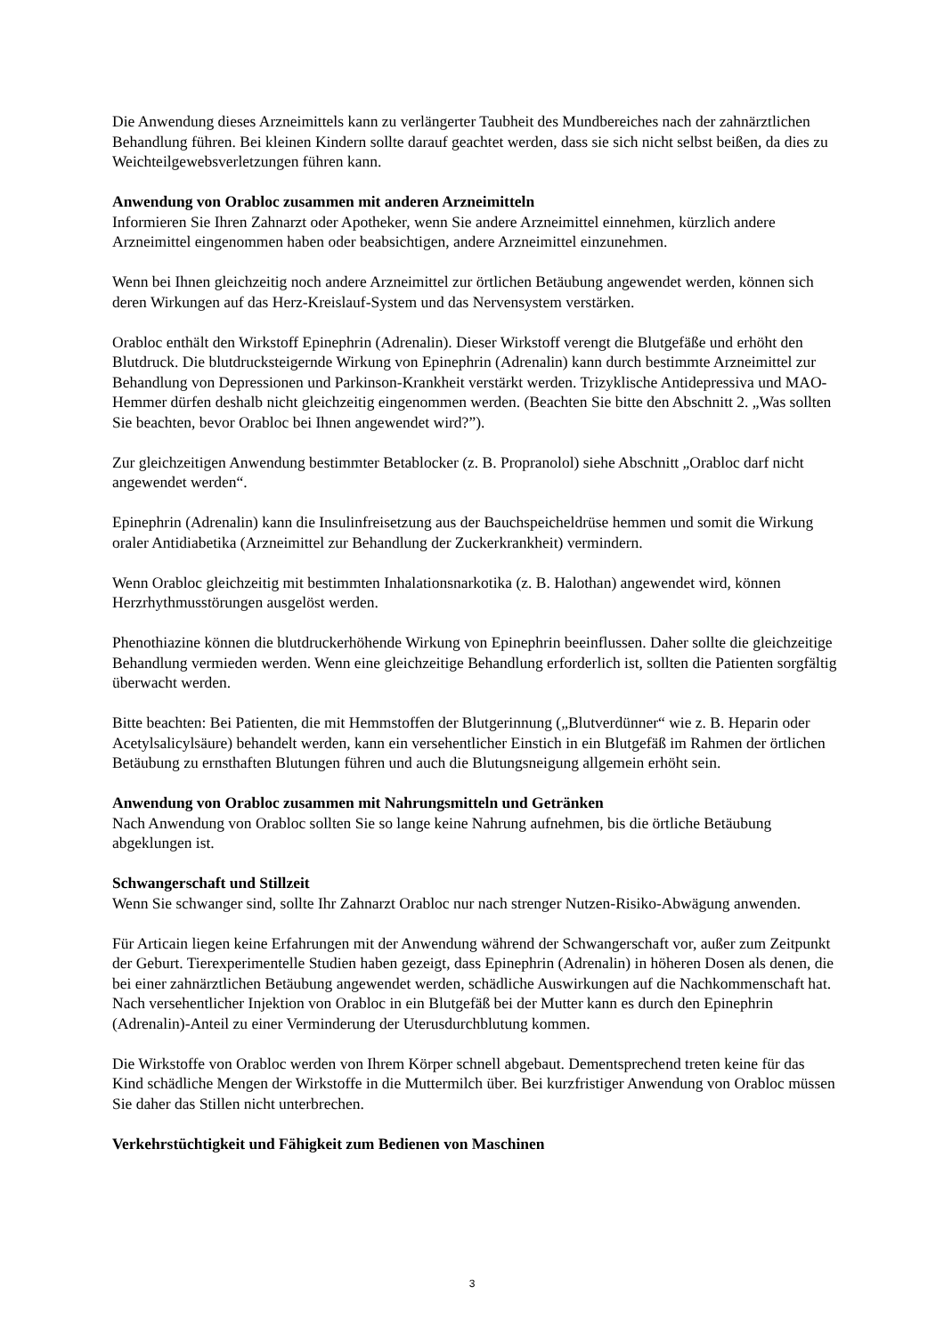Die Anwendung dieses Arzneimittels kann zu verlängerter Taubheit des Mundbereiches nach der zahnärztlichen Behandlung führen. Bei kleinen Kindern sollte darauf geachtet werden, dass sie sich nicht selbst beißen, da dies zu Weichteilgewebsverletzungen führen kann.
Anwendung von Orabloc zusammen mit anderen Arzneimitteln
Informieren Sie Ihren Zahnarzt oder Apotheker, wenn Sie andere Arzneimittel einnehmen, kürzlich andere Arzneimittel eingenommen haben oder beabsichtigen, andere Arzneimittel einzunehmen.
Wenn bei Ihnen gleichzeitig noch andere Arzneimittel zur örtlichen Betäubung angewendet werden, können sich deren Wirkungen auf das Herz-Kreislauf-System und das Nervensystem verstärken.
Orabloc enthält den Wirkstoff Epinephrin (Adrenalin). Dieser Wirkstoff verengt die Blutgefäße und erhöht den Blutdruck. Die blutdrucksteigernde Wirkung von Epinephrin (Adrenalin) kann durch bestimmte Arzneimittel zur Behandlung von Depressionen und Parkinson-Krankheit verstärkt werden. Trizyklische Antidepressiva und MAO-Hemmer dürfen deshalb nicht gleichzeitig eingenommen werden. (Beachten Sie bitte den Abschnitt 2. „Was sollten Sie beachten, bevor Orabloc bei Ihnen angewendet wird?”).
Zur gleichzeitigen Anwendung bestimmter Betablocker (z. B. Propranolol) siehe Abschnitt „Orabloc darf nicht angewendet werden“.
Epinephrin (Adrenalin) kann die Insulinfreisetzung aus der Bauchspeicheldrüse hemmen und somit die Wirkung oraler Antidiabetika (Arzneimittel zur Behandlung der Zuckerkrankheit) vermindern.
Wenn Orabloc gleichzeitig mit bestimmten Inhalationsnarkotika (z. B. Halothan) angewendet wird, können Herzrhythmusstörungen ausgelöst werden.
Phenothiazine können die blutdruckerhöhende Wirkung von Epinephrin beeinflussen. Daher sollte die gleichzeitige Behandlung vermieden werden. Wenn eine gleichzeitige Behandlung erforderlich ist, sollten die Patienten sorgfältig überwacht werden.
Bitte beachten: Bei Patienten, die mit Hemmstoffen der Blutgerinnung („Blutverdünner“ wie z. B. Heparin oder Acetylsalicylsäure) behandelt werden, kann ein versehentlicher Einstich in ein Blutgefäß im Rahmen der örtlichen Betäubung zu ernsthaften Blutungen führen und auch die Blutungsneigung allgemein erhöht sein.
Anwendung von Orabloc zusammen mit Nahrungsmitteln und Getränken
Nach Anwendung von Orabloc sollten Sie so lange keine Nahrung aufnehmen, bis die örtliche Betäubung abgeklungen ist.
Schwangerschaft und Stillzeit
Wenn Sie schwanger sind, sollte Ihr Zahnarzt Orabloc nur nach strenger Nutzen-Risiko-Abwägung anwenden.
Für Articain liegen keine Erfahrungen mit der Anwendung während der Schwangerschaft vor, außer zum Zeitpunkt der Geburt. Tierexperimentelle Studien haben gezeigt, dass Epinephrin (Adrenalin) in höheren Dosen als denen, die bei einer zahnärztlichen Betäubung angewendet werden, schädliche Auswirkungen auf die Nachkommenschaft hat. Nach versehentlicher Injektion von Orabloc in ein Blutgefäß bei der Mutter kann es durch den Epinephrin (Adrenalin)-Anteil zu einer Verminderung der Uterusdurchblutung kommen.
Die Wirkstoffe von Orabloc werden von Ihrem Körper schnell abgebaut. Dementsprechend treten keine für das Kind schädliche Mengen der Wirkstoffe in die Muttermilch über. Bei kurzfristiger Anwendung von Orabloc müssen Sie daher das Stillen nicht unterbrechen.
Verkehrstüchtigkeit und Fähigkeit zum Bedienen von Maschinen
3